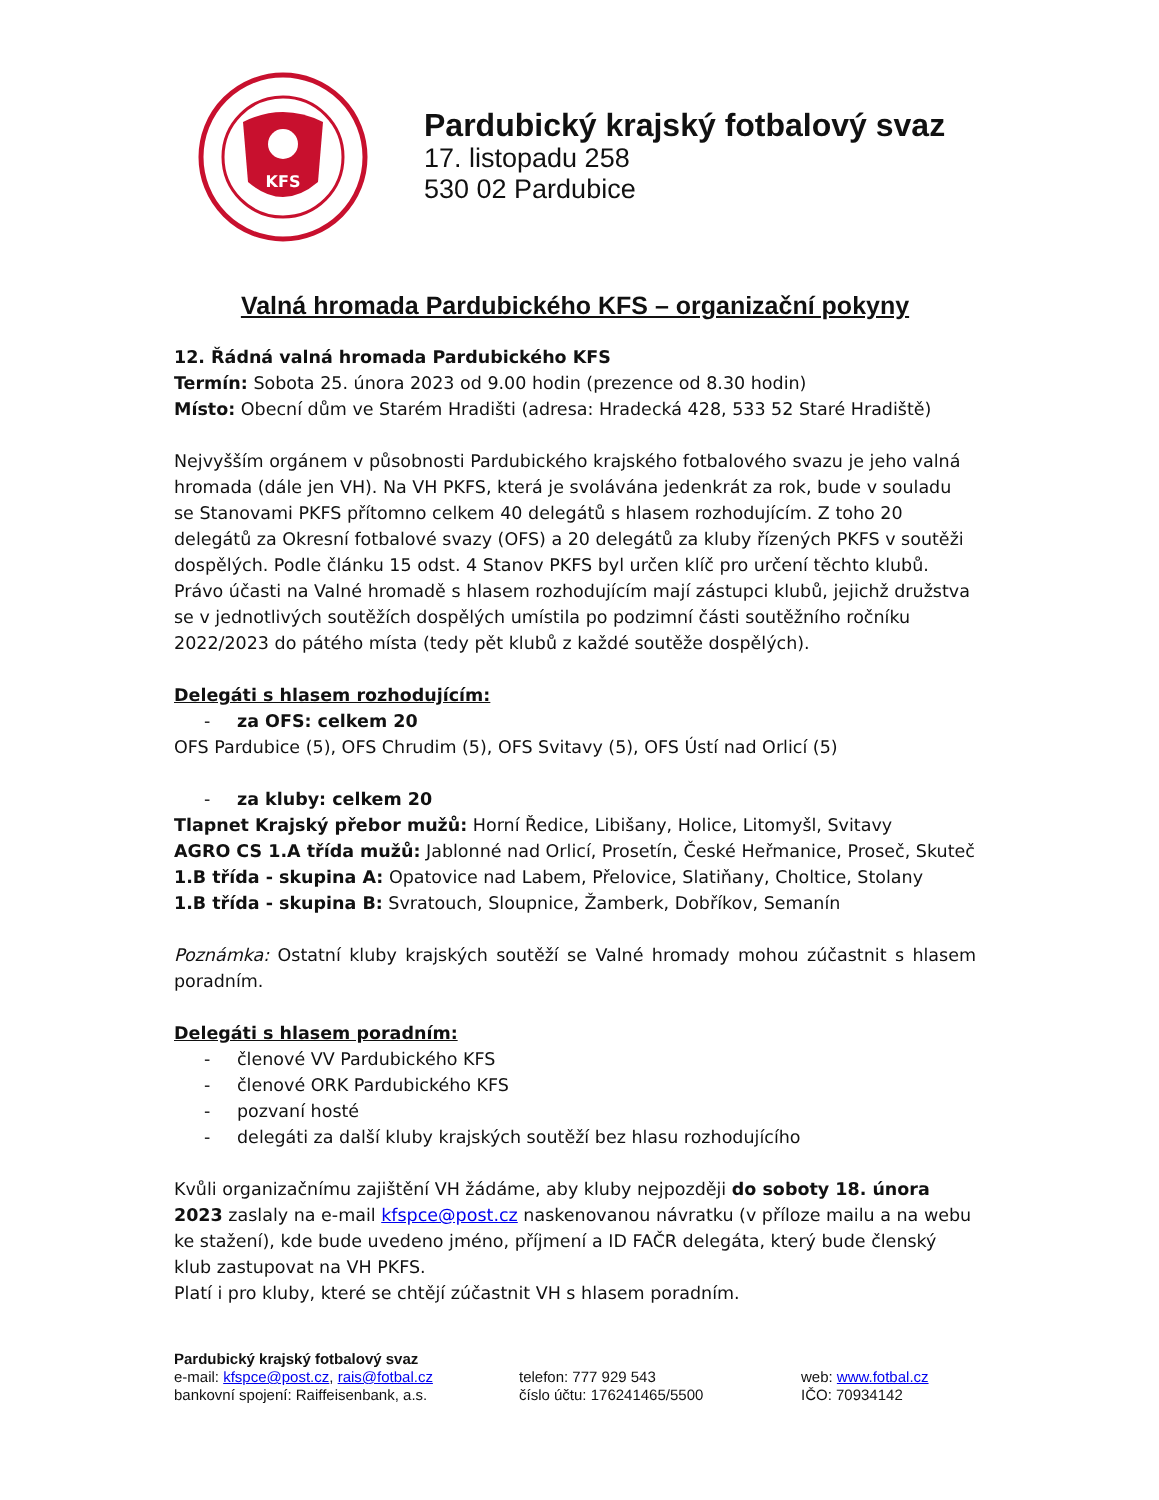KFS
Pardubický krajský fotbalový svaz
17. listopadu 258
530 02 Pardubice
Valná hromada Pardubického KFS – organizační pokyny
12. Řádná valná hromada Pardubického KFS
Termín: Sobota 25. února 2023 od 9.00 hodin (prezence od 8.30 hodin)
Místo: Obecní dům ve Starém Hradišti (adresa: Hradecká 428, 533 52 Staré Hradiště)
Nejvyšším orgánem v působnosti Pardubického krajského fotbalového svazu je jeho valná hromada (dále jen VH). Na VH PKFS, která je svolávána jedenkrát za rok, bude v souladu se Stanovami PKFS přítomno celkem 40 delegátů s hlasem rozhodujícím. Z toho 20 delegátů za Okresní fotbalové svazy (OFS) a 20 delegátů za kluby řízených PKFS v soutěži dospělých. Podle článku 15 odst. 4 Stanov PKFS byl určen klíč pro určení těchto klubů. Právo účasti na Valné hromadě s hlasem rozhodujícím mají zástupci klubů, jejichž družstva se v jednotlivých soutěžích dospělých umístila po podzimní části soutěžního ročníku 2022/2023 do pátého místa (tedy pět klubů z každé soutěže dospělých).
Delegáti s hlasem rozhodujícím:
- za OFS: celkem 20
OFS Pardubice (5), OFS Chrudim (5), OFS Svitavy (5), OFS Ústí nad Orlicí (5)
- za kluby: celkem 20
Tlapnet Krajský přebor mužů: Horní Ředice, Libišany, Holice, Litomyšl, Svitavy
AGRO CS 1.A třída mužů: Jablonné nad Orlicí, Prosetín, České Heřmanice, Proseč, Skuteč
1.B třída - skupina A: Opatovice nad Labem, Přelovice, Slatiňany, Choltice, Stolany
1.B třída - skupina B: Svratouch, Sloupnice, Žamberk, Dobříkov, Semanín
Poznámka: Ostatní kluby krajských soutěží se Valné hromady mohou zúčastnit s hlasem poradním.
Delegáti s hlasem poradním:
- členové VV Pardubického KFS
- členové ORK Pardubického KFS
- pozvaní hosté
- delegáti za další kluby krajských soutěží bez hlasu rozhodujícího
Kvůli organizačnímu zajištění VH žádáme, aby kluby nejpozději do soboty 18. února 2023 zaslaly na e-mail kfspce@post.cz naskenovanou návratku (v příloze mailu a na webu ke stažení), kde bude uvedeno jméno, příjmení a ID FAČR delegáta, který bude členský klub zastupovat na VH PKFS.
Platí i pro kluby, které se chtějí zúčastnit VH s hlasem poradním.
Pardubický krajský fotbalový svaz
e-mail: kfspce@post.cz, rais@fotbal.cz telefon: 777 929 543 web: www.fotbal.cz
bankovní spojení: Raiffeisenbank, a.s. číslo účtu: 176241465/5500 IČO: 70934142